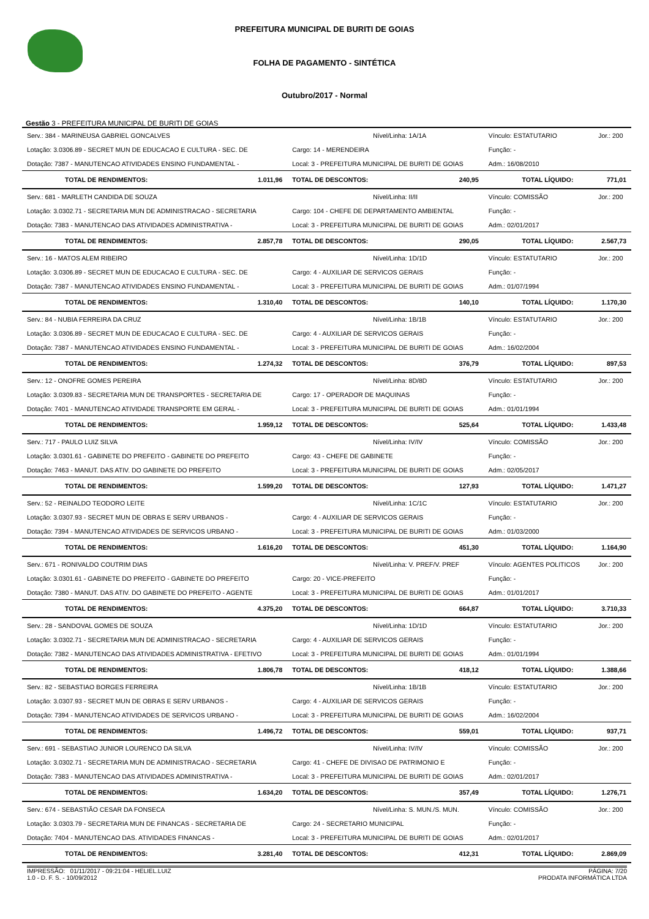PREFEITURA MUNICIPAL DE BURITI DE GOIAS
FOLHA DE PAGAMENTO - SINTÉTICA
Outubro/2017 - Normal
Gestão 3 - PREFEITURA MUNICIPAL DE BURITI DE GOIAS
| Serv.: 384 - MARINEUSA GABRIEL GONCALVES | | Nível/Linha: 1A/1A | | Vínculo: ESTATUTARIO | | Jor.: 200 |
| Lotação: 3.0306.89 - SECRET MUN DE EDUCACAO E CULTURA - SEC. DE | | Cargo: 14 - MERENDEIRA | | Função: - | | |
| Dotação: 7387 - MANUTENCAO ATIVIDADES ENSINO FUNDAMENTAL - | | Local: 3 - PREFEITURA MUNICIPAL DE BURITI DE GOIAS | | Adm.: 16/08/2010 | | |
| TOTAL DE RENDIMENTOS: | 1.011,96 | TOTAL DE DESCONTOS: | 240,95 | TOTAL LÍQUIDO: | | 771,01 |
| Serv.: 681 - MARLETH CANDIDA DE SOUZA | | Nível/Linha: II/II | | Vínculo: COMISSÃO | | Jor.: 200 |
| Lotação: 3.0302.71 - SECRETARIA MUN DE ADMINISTRACAO - SECRETARIA | | Cargo: 104 - CHEFE DE DEPARTAMENTO AMBIENTAL | | Função: - | | |
| Dotação: 7383 - MANUTENCAO DAS ATIVIDADES ADMINISTRATIVA - | | Local: 3 - PREFEITURA MUNICIPAL DE BURITI DE GOIAS | | Adm.: 02/01/2017 | | |
| TOTAL DE RENDIMENTOS: | 2.857,78 | TOTAL DE DESCONTOS: | 290,05 | TOTAL LÍQUIDO: | | 2.567,73 |
| Serv.: 16 - MATOS ALEM RIBEIRO | | Nível/Linha: 1D/1D | | Vínculo: ESTATUTARIO | | Jor.: 200 |
| Lotação: 3.0306.89 - SECRET MUN DE EDUCACAO E CULTURA - SEC. DE | | Cargo: 4 - AUXILIAR DE SERVICOS GERAIS | | Função: - | | |
| Dotação: 7387 - MANUTENCAO ATIVIDADES ENSINO FUNDAMENTAL - | | Local: 3 - PREFEITURA MUNICIPAL DE BURITI DE GOIAS | | Adm.: 01/07/1994 | | |
| TOTAL DE RENDIMENTOS: | 1.310,40 | TOTAL DE DESCONTOS: | 140,10 | TOTAL LÍQUIDO: | | 1.170,30 |
| Serv.: 84 - NUBIA FERREIRA DA CRUZ | | Nível/Linha: 1B/1B | | Vínculo: ESTATUTARIO | | Jor.: 200 |
| Lotação: 3.0306.89 - SECRET MUN DE EDUCACAO E CULTURA - SEC. DE | | Cargo: 4 - AUXILIAR DE SERVICOS GERAIS | | Função: - | | |
| Dotação: 7387 - MANUTENCAO ATIVIDADES ENSINO FUNDAMENTAL - | | Local: 3 - PREFEITURA MUNICIPAL DE BURITI DE GOIAS | | Adm.: 16/02/2004 | | |
| TOTAL DE RENDIMENTOS: | 1.274,32 | TOTAL DE DESCONTOS: | 376,79 | TOTAL LÍQUIDO: | | 897,53 |
| Serv.: 12 - ONOFRE GOMES PEREIRA | | Nível/Linha: 8D/8D | | Vínculo: ESTATUTARIO | | Jor.: 200 |
| Lotação: 3.0309.83 - SECRETARIA MUN DE TRANSPORTES - SECRETARIA DE | | Cargo: 17 - OPERADOR DE MAQUINAS | | Função: - | | |
| Dotação: 7401 - MANUTENCAO ATIVIDADE TRANSPORTE EM GERAL - | | Local: 3 - PREFEITURA MUNICIPAL DE BURITI DE GOIAS | | Adm.: 01/01/1994 | | |
| TOTAL DE RENDIMENTOS: | 1.959,12 | TOTAL DE DESCONTOS: | 525,64 | TOTAL LÍQUIDO: | | 1.433,48 |
| Serv.: 717 - PAULO LUIZ SILVA | | Nível/Linha: IV/IV | | Vínculo: COMISSÃO | | Jor.: 200 |
| Lotação: 3.0301.61 - GABINETE DO PREFEITO - GABINETE DO PREFEITO | | Cargo: 43 - CHEFE DE GABINETE | | Função: - | | |
| Dotação: 7463 - MANUT. DAS ATIV. DO GABINETE DO PREFEITO | | Local: 3 - PREFEITURA MUNICIPAL DE BURITI DE GOIAS | | Adm.: 02/05/2017 | | |
| TOTAL DE RENDIMENTOS: | 1.599,20 | TOTAL DE DESCONTOS: | 127,93 | TOTAL LÍQUIDO: | | 1.471,27 |
| Serv.: 52 - REINALDO TEODORO LEITE | | Nível/Linha: 1C/1C | | Vínculo: ESTATUTARIO | | Jor.: 200 |
| Lotação: 3.0307.93 - SECRET MUN DE OBRAS E SERV URBANOS - | | Cargo: 4 - AUXILIAR DE SERVICOS GERAIS | | Função: - | | |
| Dotação: 7394 - MANUTENCAO ATIVIDADES DE SERVICOS URBANO - | | Local: 3 - PREFEITURA MUNICIPAL DE BURITI DE GOIAS | | Adm.: 01/03/2000 | | |
| TOTAL DE RENDIMENTOS: | 1.616,20 | TOTAL DE DESCONTOS: | 451,30 | TOTAL LÍQUIDO: | | 1.164,90 |
| Serv.: 671 - RONIVALDO COUTRIM DIAS | | Nível/Linha: V. PREF/V. PREF | | Vínculo: AGENTES POLITICOS | | Jor.: 200 |
| Lotação: 3.0301.61 - GABINETE DO PREFEITO - GABINETE DO PREFEITO | | Cargo: 20 - VICE-PREFEITO | | Função: - | | |
| Dotação: 7380 - MANUT. DAS ATIV. DO GABINETE DO PREFEITO - AGENTE | | Local: 3 - PREFEITURA MUNICIPAL DE BURITI DE GOIAS | | Adm.: 01/01/2017 | | |
| TOTAL DE RENDIMENTOS: | 4.375,20 | TOTAL DE DESCONTOS: | 664,87 | TOTAL LÍQUIDO: | | 3.710,33 |
| Serv.: 28 - SANDOVAL GOMES DE SOUZA | | Nível/Linha: 1D/1D | | Vínculo: ESTATUTARIO | | Jor.: 200 |
| Lotação: 3.0302.71 - SECRETARIA MUN DE ADMINISTRACAO - SECRETARIA | | Cargo: 4 - AUXILIAR DE SERVICOS GERAIS | | Função: - | | |
| Dotação: 7382 - MANUTENCAO DAS ATIVIDADES ADMINISTRATIVA - EFETIVO | | Local: 3 - PREFEITURA MUNICIPAL DE BURITI DE GOIAS | | Adm.: 01/01/1994 | | |
| TOTAL DE RENDIMENTOS: | 1.806,78 | TOTAL DE DESCONTOS: | 418,12 | TOTAL LÍQUIDO: | | 1.388,66 |
| Serv.: 82 - SEBASTIAO BORGES FERREIRA | | Nível/Linha: 1B/1B | | Vínculo: ESTATUTARIO | | Jor.: 200 |
| Lotação: 3.0307.93 - SECRET MUN DE OBRAS E SERV URBANOS - | | Cargo: 4 - AUXILIAR DE SERVICOS GERAIS | | Função: - | | |
| Dotação: 7394 - MANUTENCAO ATIVIDADES DE SERVICOS URBANO - | | Local: 3 - PREFEITURA MUNICIPAL DE BURITI DE GOIAS | | Adm.: 16/02/2004 | | |
| TOTAL DE RENDIMENTOS: | 1.496,72 | TOTAL DE DESCONTOS: | 559,01 | TOTAL LÍQUIDO: | | 937,71 |
| Serv.: 691 - SEBASTIAO JUNIOR LOURENCO DA SILVA | | Nível/Linha: IV/IV | | Vínculo: COMISSÃO | | Jor.: 200 |
| Lotação: 3.0302.71 - SECRETARIA MUN DE ADMINISTRACAO - SECRETARIA | | Cargo: 41 - CHEFE DE DIVISAO DE PATRIMONIO E | | Função: - | | |
| Dotação: 7383 - MANUTENCAO DAS ATIVIDADES ADMINISTRATIVA - | | Local: 3 - PREFEITURA MUNICIPAL DE BURITI DE GOIAS | | Adm.: 02/01/2017 | | |
| TOTAL DE RENDIMENTOS: | 1.634,20 | TOTAL DE DESCONTOS: | 357,49 | TOTAL LÍQUIDO: | | 1.276,71 |
| Serv.: 674 - SEBASTIÃO CESAR DA FONSECA | | Nível/Linha: S. MUN./S. MUN. | | Vínculo: COMISSÃO | | Jor.: 200 |
| Lotação: 3.0303.79 - SECRETARIA MUN DE FINANCAS - SECRETARIA DE | | Cargo: 24 - SECRETARIO MUNICIPAL | | Função: - | | |
| Dotação: 7404 - MANUTENCAO DAS. ATIVIDADES FINANCAS - | | Local: 3 - PREFEITURA MUNICIPAL DE BURITI DE GOIAS | | Adm.: 02/01/2017 | | |
| TOTAL DE RENDIMENTOS: | 3.281,40 | TOTAL DE DESCONTOS: | 412,31 | TOTAL LÍQUIDO: | | 2.869,09 |
IMPRESSÃO: 01/11/2017 - 09:21:04 - HELIEL.LUIZ
1.0 - D. F. S. - 10/09/2012
PÁGINA: 7/20
PRODATA INFORMÁTICA LTDA